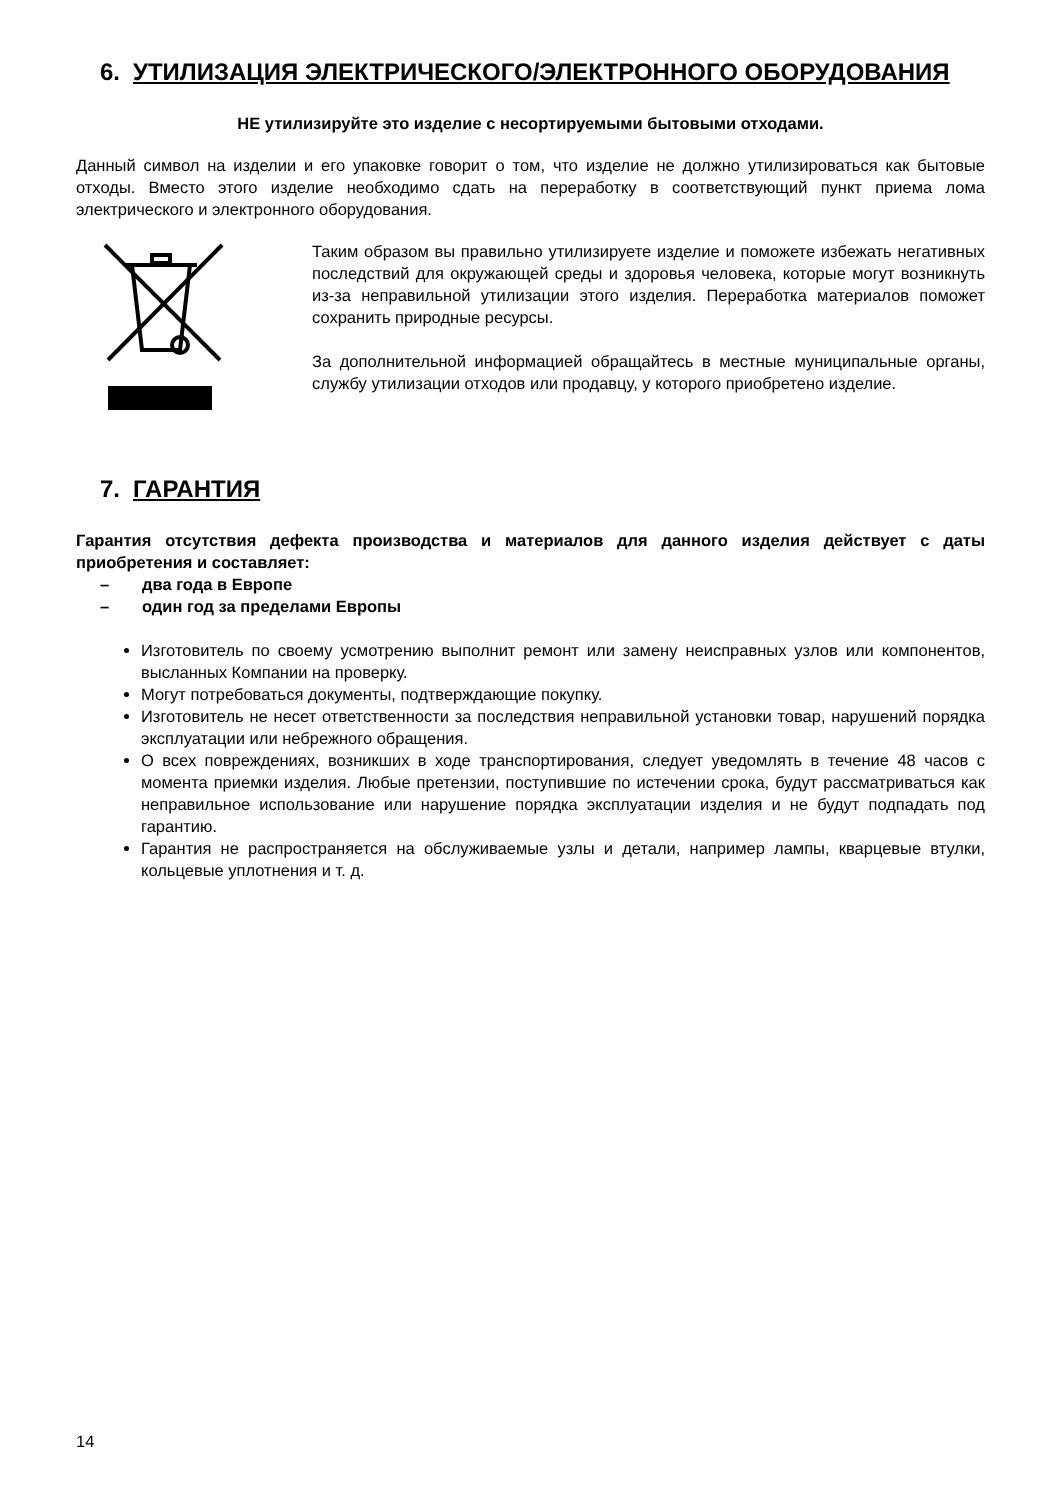6. УТИЛИЗАЦИЯ ЭЛЕКТРИЧЕСКОГО/ЭЛЕКТРОННОГО ОБОРУДОВАНИЯ
НЕ утилизируйте это изделие с несортируемыми бытовыми отходами.
Данный символ на изделии и его упаковке говорит о том, что изделие не должно утилизироваться как бытовые отходы. Вместо этого изделие необходимо сдать на переработку в соответствующий пункт приема лома электрического и электронного оборудования.
Таким образом вы правильно утилизируете изделие и поможете избежать негативных последствий для окружающей среды и здоровья человека, которые могут возникнуть из-за неправильной утилизации этого изделия. Переработка материалов поможет сохранить природные ресурсы.
За дополнительной информацией обращайтесь в местные муниципальные органы, службу утилизации отходов или продавцу, у которого приобретено изделие.
7. ГАРАНТИЯ
Гарантия отсутствия дефекта производства и материалов для данного изделия действует с даты приобретения и составляет:
– два года в Европе
– один год за пределами Европы
Изготовитель по своему усмотрению выполнит ремонт или замену неисправных узлов или компонентов, высланных Компании на проверку.
Могут потребоваться документы, подтверждающие покупку.
Изготовитель не несет ответственности за последствия неправильной установки товар, нарушений порядка эксплуатации или небрежного обращения.
О всех повреждениях, возникших в ходе транспортирования, следует уведомлять в течение 48 часов с момента приемки изделия. Любые претензии, поступившие по истечении срока, будут рассматриваться как неправильное использование или нарушение порядка эксплуатации изделия и не будут подпадать под гарантию.
Гарантия не распространяется на обслуживаемые узлы и детали, например лампы, кварцевые втулки, кольцевые уплотнения и т. д.
14